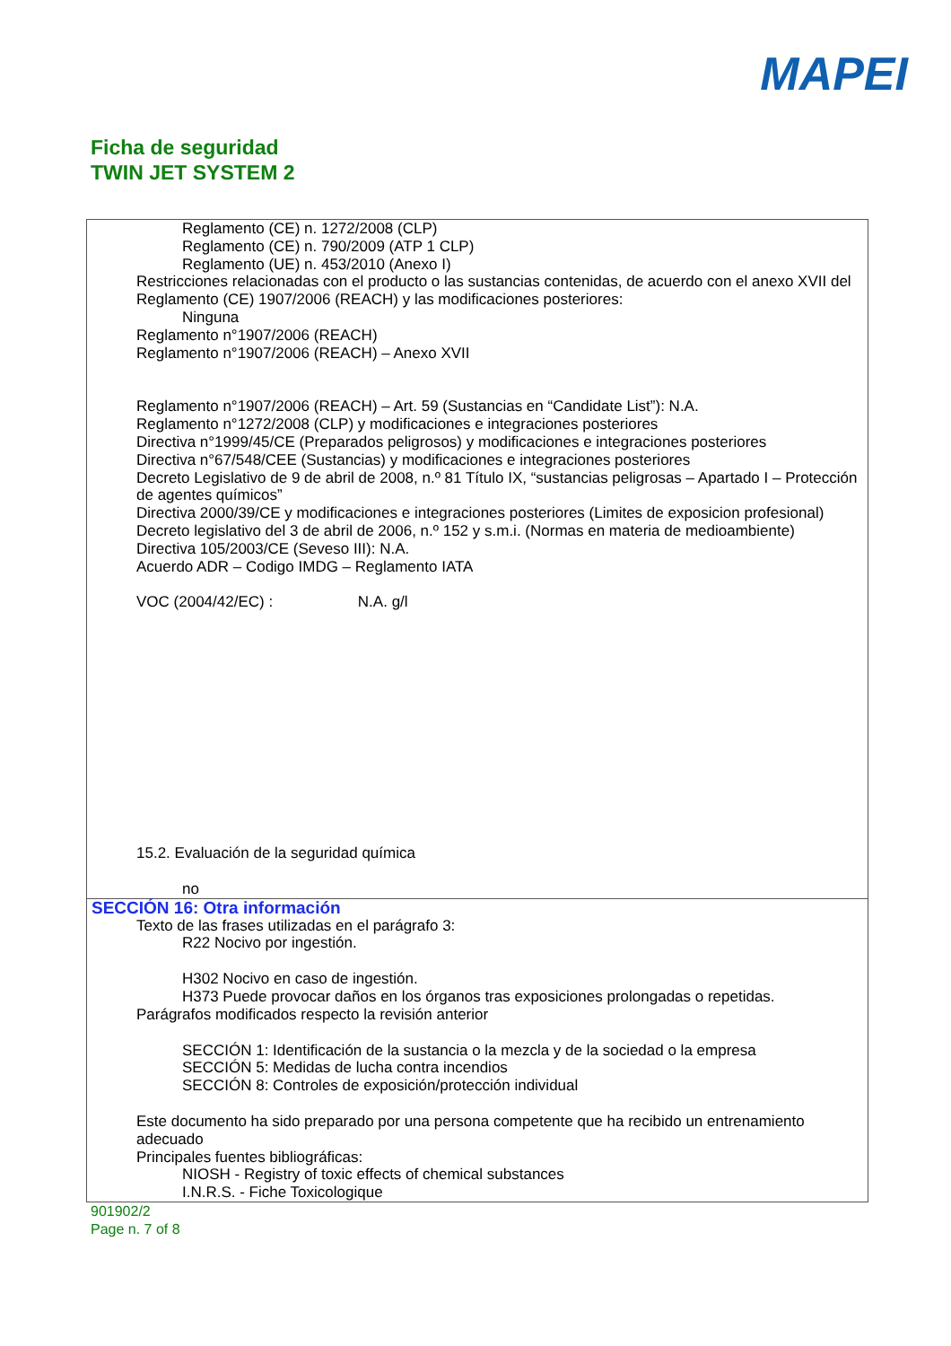MAPEI
Ficha de seguridad
TWIN JET SYSTEM 2
Reglamento (CE) n. 1272/2008 (CLP)
Reglamento (CE) n. 790/2009 (ATP 1 CLP)
Reglamento (UE) n. 453/2010 (Anexo I)
Restricciones relacionadas con el producto o las sustancias contenidas, de acuerdo con el anexo XVII del Reglamento (CE) 1907/2006 (REACH) y las modificaciones posteriores:
Ninguna
Reglamento n°1907/2006 (REACH)
Reglamento n°1907/2006 (REACH) – Anexo XVII
Reglamento n°1907/2006 (REACH) – Art. 59 (Sustancias en “Candidate List”): N.A.
Reglamento n°1272/2008 (CLP) y modificaciones e integraciones posteriores
Directiva n°1999/45/CE (Preparados peligrosos) y modificaciones e integraciones posteriores
Directiva n°67/548/CEE (Sustancias) y modificaciones e integraciones posteriores
Decreto Legislativo de 9 de abril de 2008, n.º 81 Título IX, “sustancias peligrosas – Apartado I – Protección de agentes químicos”
Directiva 2000/39/CE y modificaciones e integraciones posteriores (Limites de exposicion profesional)
Decreto legislativo del 3 de abril de 2006, n.º 152 y s.m.i. (Normas en materia de medioambiente)
Directiva 105/2003/CE (Seveso III): N.A.
Acuerdo ADR – Codigo IMDG – Reglamento IATA
VOC (2004/42/EC) : N.A. g/l
15.2. Evaluación de la seguridad química
no
SECCIÓN 16: Otra información
Texto de las frases utilizadas en el parágrafo 3:
R22 Nocivo por ingestión.
H302 Nocivo en caso de ingestión.
H373 Puede provocar daños en los órganos tras exposiciones prolongadas o repetidas.
Parágrafos modificados respecto la revisión anterior
SECCIÓN 1: Identificación de la sustancia o la mezcla y de la sociedad o la empresa
SECCIÓN 5: Medidas de lucha contra incendios
SECCIÓN 8: Controles de exposición/protección individual
Este documento ha sido preparado por una persona competente que ha recibido un entrenamiento adecuado
Principales fuentes bibliográficas:
NIOSH - Registry of toxic effects of chemical substances
I.N.R.S. - Fiche Toxicologique
901902/2
Page n. 7 of 8